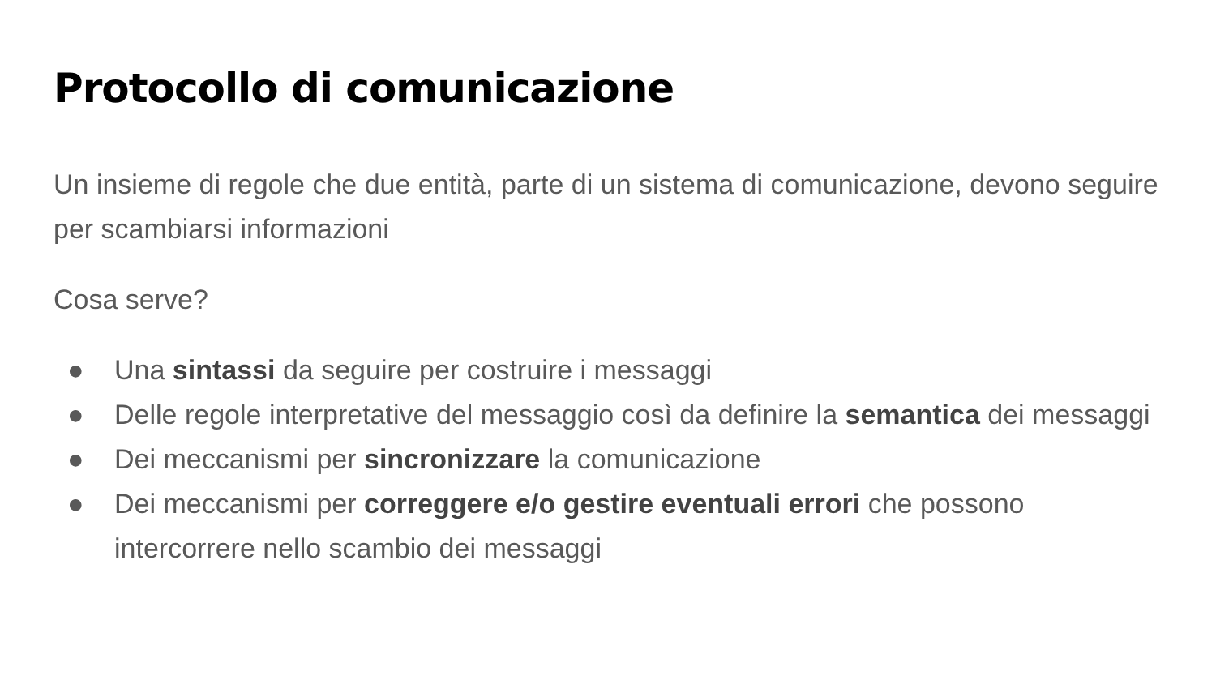Protocollo di comunicazione
Un insieme di regole che due entità, parte di un sistema di comunicazione, devono seguire per scambiarsi informazioni
Cosa serve?
● Una sintassi da seguire per costruire i messaggi
● Delle regole interpretative del messaggio così da definire la semantica dei messaggi
● Dei meccanismi per sincronizzare la comunicazione
● Dei meccanismi per correggere e/o gestire eventuali errori che possono intercorrere nello scambio dei messaggi